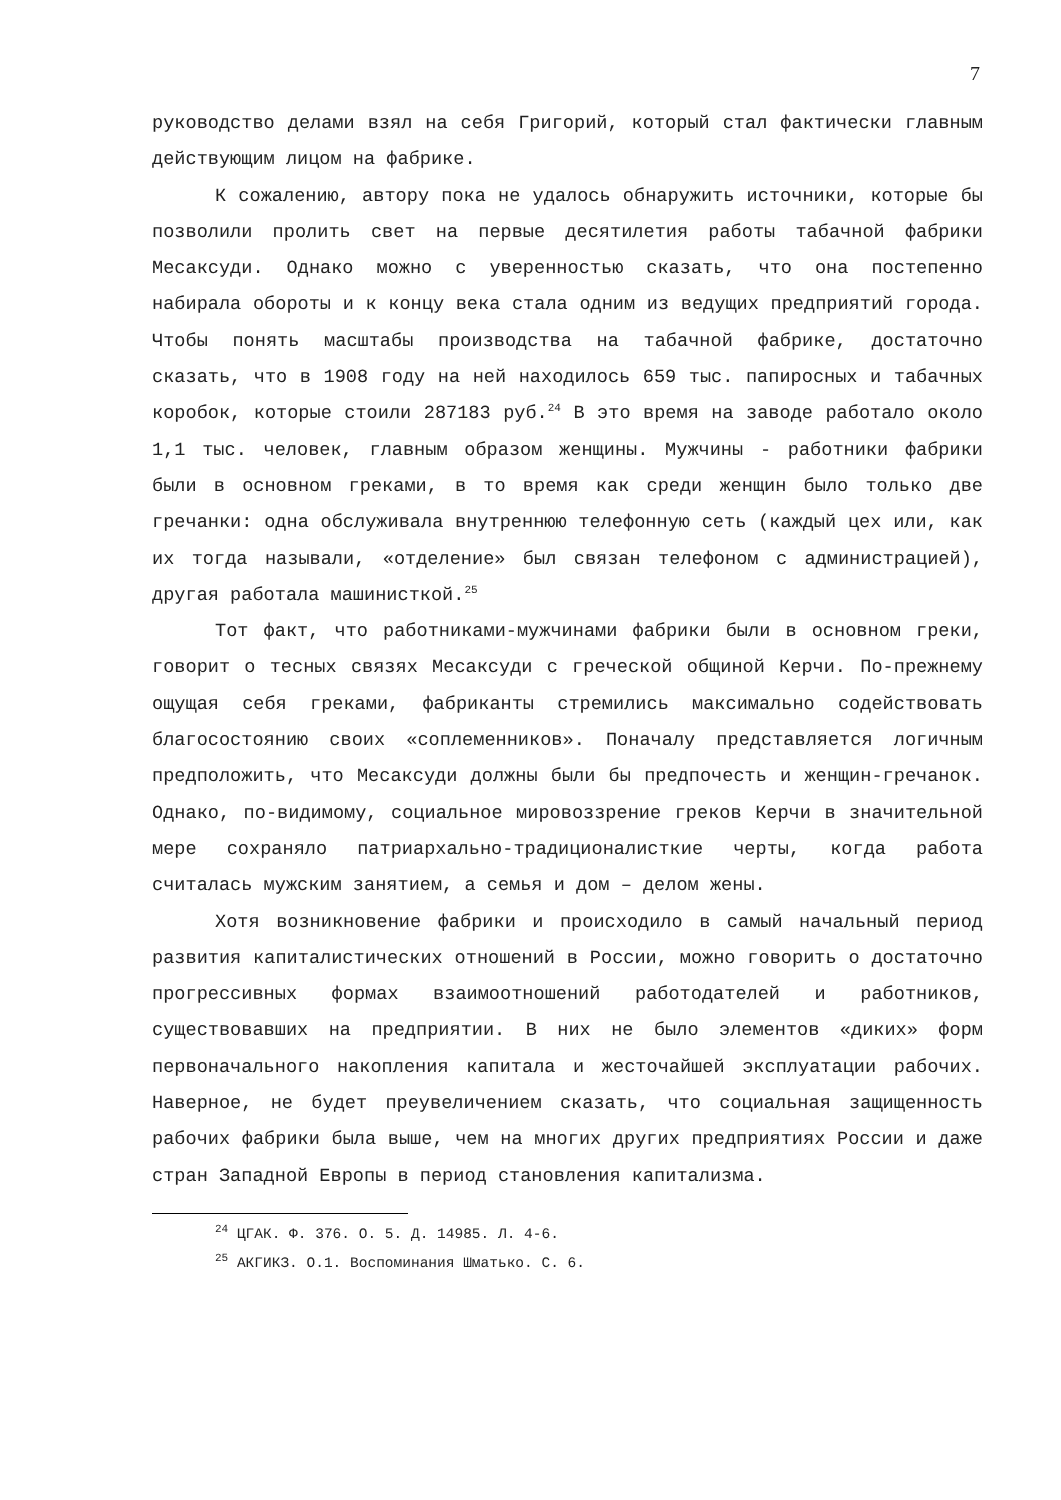7
руководство делами взял на себя Григорий, который стал фактически главным действующим лицом на фабрике.
К сожалению, автору пока не удалось обнаружить источники, которые бы позволили пролить свет на первые десятилетия работы табачной фабрики Месаксуди. Однако можно с уверенностью сказать, что она постепенно набирала обороты и к концу века стала одним из ведущих предприятий города. Чтобы понять масштабы производства на табачной фабрике, достаточно сказать, что в 1908 году на ней находилось 659 тыс. папиросных и табачных коробок, которые стоили 287183 руб.<sup>24</sup> В это время на заводе работало около 1,1 тыс. человек, главным образом женщины. Мужчины - работники фабрики были в основном греками, в то время как среди женщин было только две гречанки: одна обслуживала внутреннюю телефонную сеть (каждый цех или, как их тогда называли, «отделение» был связан телефоном с администрацией), другая работала машинисткой.<sup>25</sup>
Тот факт, что работниками-мужчинами фабрики были в основном греки, говорит о тесных связях Месаксуди с греческой общиной Керчи. По-прежнему ощущая себя греками, фабриканты стремились максимально содействовать благосостоянию своих «соплеменников». Поначалу представляется логичным предположить, что Месаксуди должны были бы предпочесть и женщин-гречанок. Однако, по-видимому, социальное мировоззрение греков Керчи в значительной мере сохраняло патриархально-традиционалисткие черты, когда работа считалась мужским занятием, а семья и дом – делом жены.
Хотя возникновение фабрики и происходило в самый начальный период развития капиталистических отношений в России, можно говорить о достаточно прогрессивных формах взаимоотношений работодателей и работников, существовавших на предприятии. В них не было элементов «диких» форм первоначального накопления капитала и жесточайшей эксплуатации рабочих. Наверное, не будет преувеличением сказать, что социальная защищенность рабочих фабрики была выше, чем на многих других предприятиях России и даже стран Западной Европы в период становления капитализма.
<sup>24</sup> ЦГАК. Ф. 376. О. 5. Д. 14985. Л. 4-6.
<sup>25</sup> АКГИКЗ. О.1. Воспоминания Шматько. С. 6.